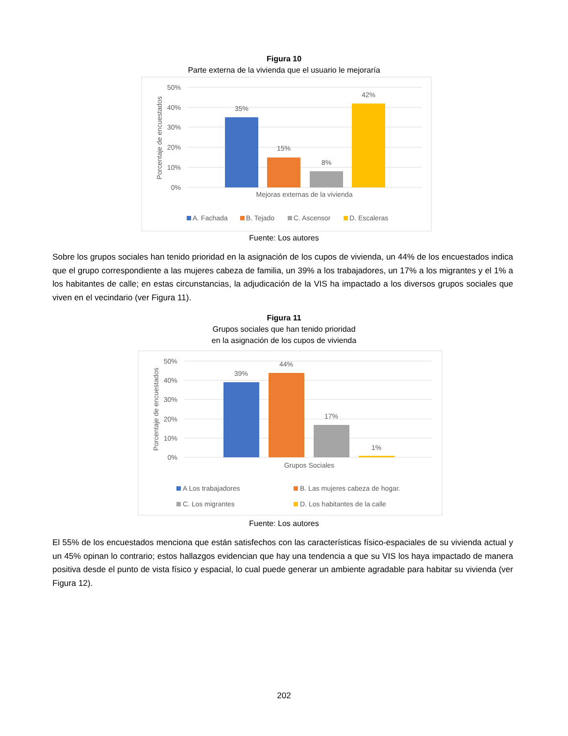Figura 10
Parte externa de la vivienda que el usuario le mejoraría
50%
40%
30%
20%
10%
0%
Porcentaje de encuestados
35%
15%
8%
42%
Mejoras externas de la vivienda
A. Fachada
B. Tejado
C. Ascensor
D. Escaleras
Fuente: Los autores
Sobre los grupos sociales han tenido prioridad en la asignación de los cupos de vivienda, un 44% de los encuestados indica que el grupo correspondiente a las mujeres cabeza de familia, un 39% a los trabajadores, un 17% a los migrantes y el 1% a los habitantes de calle; en estas circunstancias, la adjudicación de la VIS ha impactado a los diversos grupos sociales que viven en el vecindario (ver Figura 11).
Figura 11
Grupos sociales que han tenido prioridad
en la asignación de los cupos de vivienda
50%
40%
30%
20%
10%
0%
Porcentaje de encuestados
39%
44%
17%
1%
Grupos Sociales
A Los trabajadores
B. Las mujeres cabeza de hogar.
C. Los migrantes
D. Los habitantes de la calle
Fuente: Los autores
El 55% de los encuestados menciona que están satisfechos con las características físico-espaciales de su vivienda actual y un 45% opinan lo contrario; estos hallazgos evidencian que hay una tendencia a que su VIS los haya impactado de manera positiva desde el punto de vista físico y espacial, lo cual puede generar un ambiente agradable para habitar su vivienda (ver Figura 12).
202